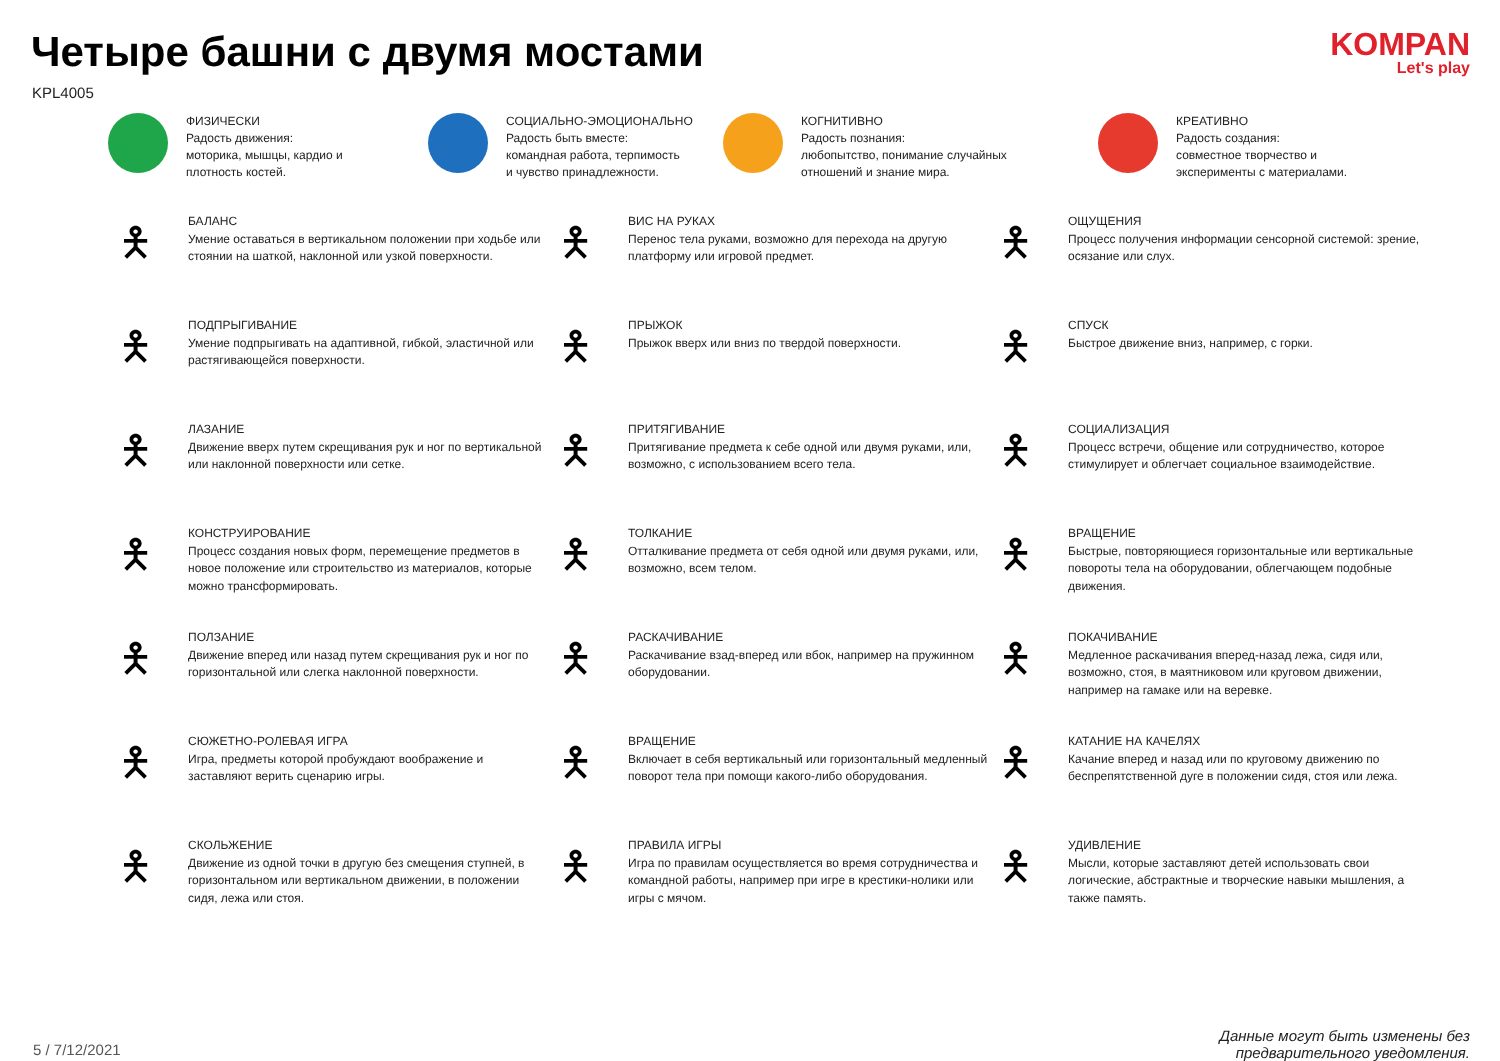Четыре башни с двумя мостами
KPL4005
KOMPAN
Let's play
ФИЗИЧЕСКИ
Радость движения:
моторика, мышцы, кардио и
плотность костей.
СОЦИАЛЬНО-ЭМОЦИОНАЛЬНО
Радость быть вместе:
командная работа, терпимость
и чувство принадлежности.
КОГНИТИВНО
Радость познания:
любопытство, понимание случайных
отношений и знание мира.
КРЕАТИВНО
Радость создания:
совместное творчество и
эксперименты с материалами.
🯅
БАЛАНС
Умение оставаться в вертикальном положении при ходьбе или стоянии на шаткой, наклонной или узкой поверхности.
🯅
ВИС НА РУКАХ
Перенос тела руками, возможно для перехода на другую платформу или игровой предмет.
🯅
ОЩУЩЕНИЯ
Процесс получения информации сенсорной системой: зрение, осязание или слух.
🯅
ПОДПРЫГИВАНИЕ
Умение подпрыгивать на адаптивной, гибкой, эластичной или растягивающейся поверхности.
🯅
ПРЫЖОК
Прыжок вверх или вниз по твердой поверхности.
🯅
СПУСК
Быстрое движение вниз, например, с горки.
🯅
ЛАЗАНИЕ
Движение вверх путем скрещивания рук и ног по вертикальной или наклонной поверхности или сетке.
🯅
ПРИТЯГИВАНИЕ
Притягивание предмета к себе одной или двумя руками, или, возможно, с использованием всего тела.
🯅
СОЦИАЛИЗАЦИЯ
Процесс встречи, общение или сотрудничество, которое стимулирует и облегчает социальное взаимодействие.
🯅
КОНСТРУИРОВАНИЕ
Процесс создания новых форм, перемещение предметов в новое положение или строительство из материалов, которые можно трансформировать.
🯅
ТОЛКАНИЕ
Отталкивание предмета от себя одной или двумя руками, или, возможно, всем телом.
🯅
ВРАЩЕНИЕ
Быстрые, повторяющиеся горизонтальные или вертикальные повороты тела на оборудовании, облегчающем подобные движения.
🯅
ПОЛЗАНИЕ
Движение вперед или назад путем скрещивания рук и ног по горизонтальной или слегка наклонной поверхности.
🯅
РАСКАЧИВАНИЕ
Раскачивание взад-вперед или вбок, например на пружинном оборудовании.
🯅
ПОКАЧИВАНИЕ
Медленное раскачивания вперед-назад лежа, сидя или, возможно, стоя, в маятниковом или круговом движении, например на гамаке или на веревке.
🯅
СЮЖЕТНО-РОЛЕВАЯ ИГРА
Игра, предметы которой пробуждают воображение и заставляют верить сценарию игры.
🯅
ВРАЩЕНИЕ
Включает в себя вертикальный или горизонтальный медленный поворот тела при помощи какого-либо оборудования.
🯅
КАТАНИЕ НА КАЧЕЛЯХ
Качание вперед и назад или по круговому движению по беспрепятственной дуге в положении сидя, стоя или лежа.
🯅
СКОЛЬЖЕНИЕ
Движение из одной точки в другую без смещения ступней, в горизонтальном или вертикальном движении, в положении сидя, лежа или стоя.
🯅
ПРАВИЛА ИГРЫ
Игра по правилам осуществляется во время сотрудничества и командной работы, например при игре в крестики-нолики или игры с мячом.
🯅
УДИВЛЕНИЕ
Мысли, которые заставляют детей использовать свои логические, абстрактные и творческие навыки мышления, а также память.
5 / 7/12/2021
Данные могут быть изменены без
предварительного уведомления.